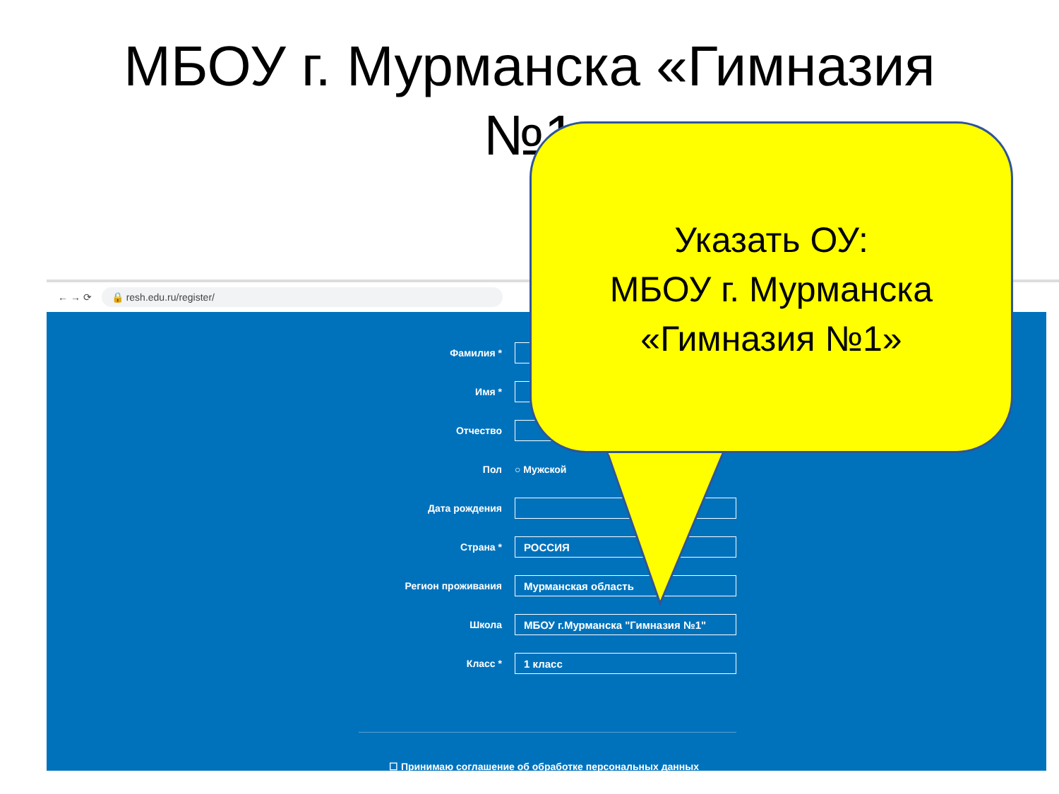МБОУ г. Мурманска «Гимназия №1
← → ⟳ 🔒 resh.edu.ru/register/
Фамилия *
Имя *
Отчество
Пол ○ Мужской
Дата рождения
Страна *
РОССИЯ
Регион проживания
Мурманская область
Школа
МБОУ г.Мурманска "Гимназия №1"
Класс *
1 класс
☐ Принимаю соглашение об обработке персональных данных
Указать ОУ:
МБОУ г. Мурманска
«Гимназия №1»